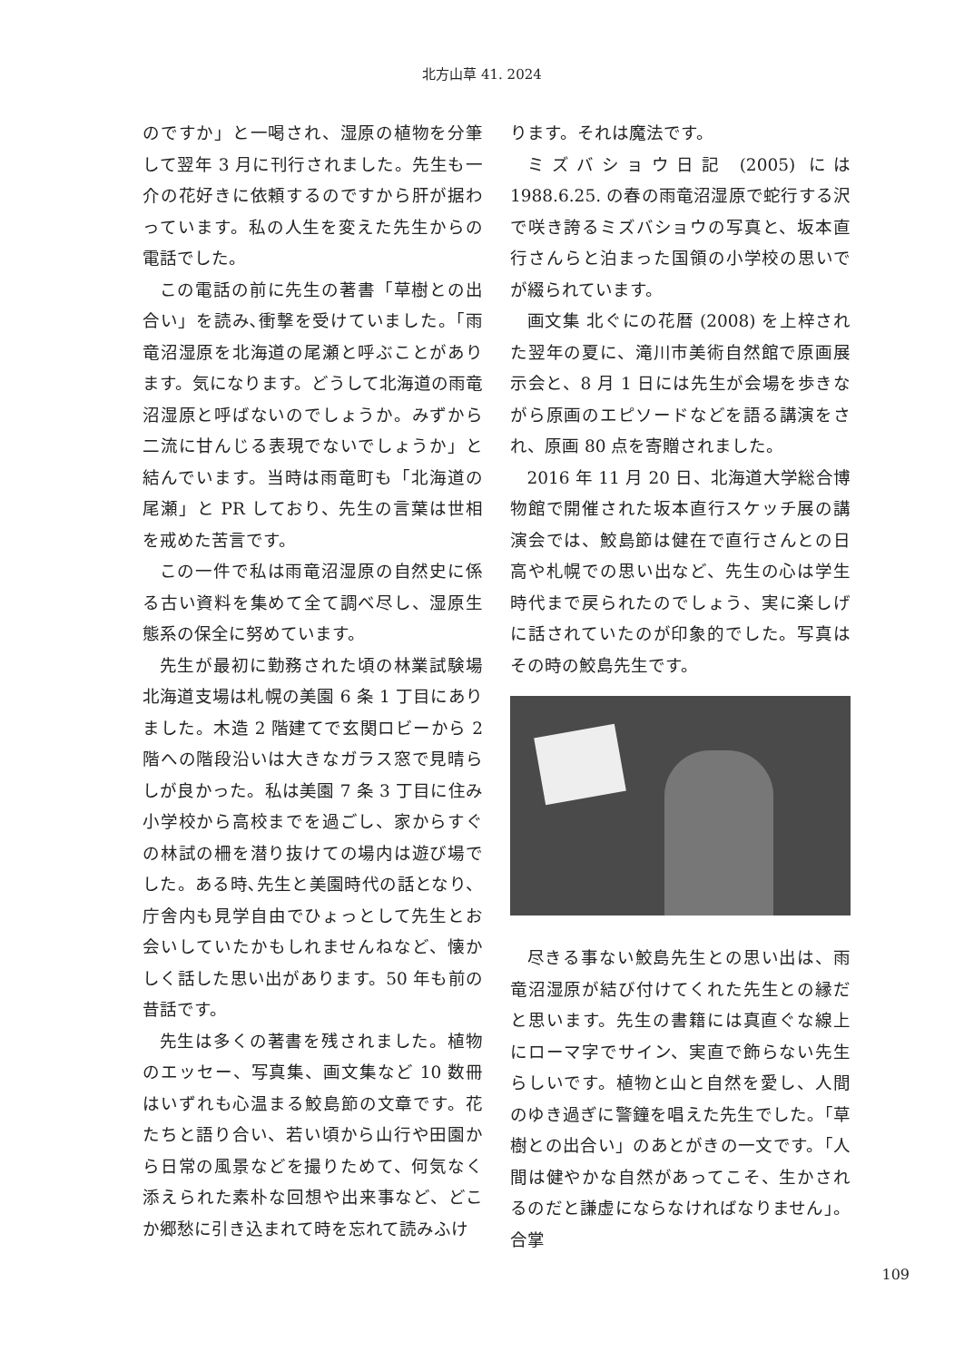北方山草 41. 2024
のですか」と一喝され、湿原の植物を分筆して翌年 3 月に刊行されました。先生も一介の花好きに依頼するのですから肝が据わっています。私の人生を変えた先生からの電話でした。
この電話の前に先生の著書「草樹との出合い」を読み､衝撃を受けていました。「雨竜沼湿原を北海道の尾瀬と呼ぶことがあります。気になります。どうして北海道の雨竜沼湿原と呼ばないのでしょうか。みずから二流に甘んじる表現でないでしょうか」と結んでいます。当時は雨竜町も「北海道の尾瀬」と PR しており、先生の言葉は世相を戒めた苦言です。
この一件で私は雨竜沼湿原の自然史に係る古い資料を集めて全て調べ尽し、湿原生態系の保全に努めています。
先生が最初に勤務された頃の林業試験場北海道支場は札幌の美園 6 条 1 丁目にありました。木造 2 階建てで玄関ロビーから 2 階への階段沿いは大きなガラス窓で見晴らしが良かった。私は美園 7 条 3 丁目に住み小学校から高校までを過ごし、家からすぐの林試の柵を潜り抜けての場内は遊び場でした。ある時､先生と美園時代の話となり、庁舎内も見学自由でひょっとして先生とお会いしていたかもしれませんねなど、懐かしく話した思い出があります。50 年も前の昔話です。
先生は多くの著書を残されました。植物のエッセー、写真集、画文集など 10 数冊はいずれも心温まる鮫島節の文章です。花たちと語り合い、若い頃から山行や田園から日常の風景などを撮りためて、何気なく添えられた素朴な回想や出来事など、どこか郷愁に引き込まれて時を忘れて読みふけ
ります。それは魔法です。
ミズバショウ日記 (2005) には 1988.6.25. の春の雨竜沼湿原で蛇行する沢で咲き誇るミズバショウの写真と、坂本直行さんらと泊まった国領の小学校の思いでが綴られています。
画文集 北ぐにの花暦 (2008) を上梓された翌年の夏に、滝川市美術自然館で原画展示会と、8 月 1 日には先生が会場を歩きながら原画のエピソードなどを語る講演をされ、原画 80 点を寄贈されました。
2016 年 11 月 20 日、北海道大学総合博物館で開催された坂本直行スケッチ展の講演会では、鮫島節は健在で直行さんとの日高や札幌での思い出など、先生の心は学生時代まで戻られたのでしょう、実に楽しげに話されていたのが印象的でした。写真はその時の鮫島先生です。
尽きる事ない鮫島先生との思い出は、雨竜沼湿原が結び付けてくれた先生との縁だと思います。先生の書籍には真直ぐな線上にローマ字でサイン、実直で飾らない先生らしいです。植物と山と自然を愛し、人間のゆき過ぎに警鐘を唱えた先生でした｡「草樹との出合い」のあとがきの一文です。「人間は健やかな自然があってこそ、生かされるのだと謙虚にならなければなりません」。合掌
109